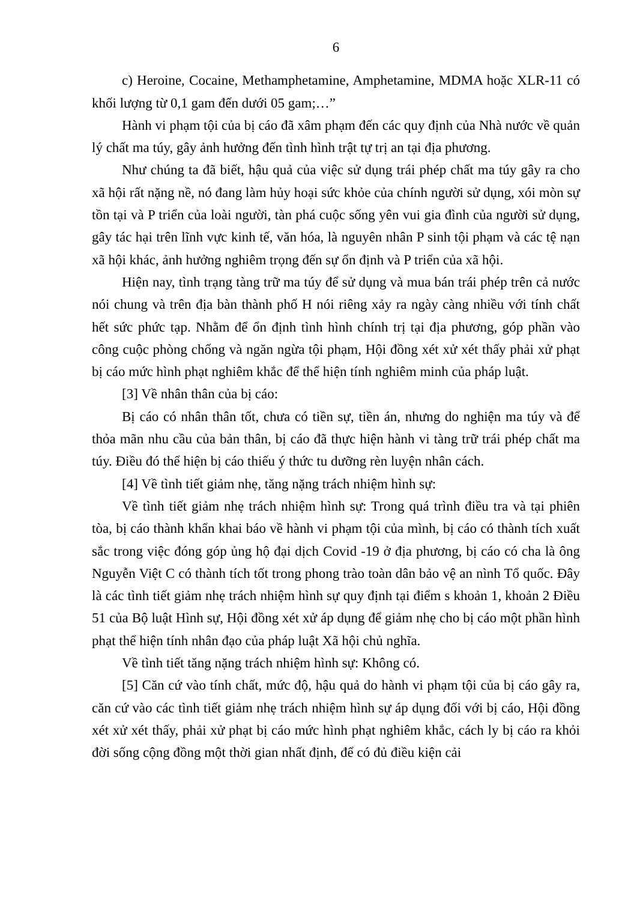6
c) Heroine, Cocaine, Methamphetamine, Amphetamine, MDMA hoặc XLR-11 có khối lượng từ 0,1 gam đến dưới 05 gam;…”
Hành vi phạm tội của bị cáo đã xâm phạm đến các quy định của Nhà nước về quản lý chất ma túy, gây ảnh hưởng đến tình hình trật tự trị an tại địa phương.
Như chúng ta đã biết, hậu quả của việc sử dụng trái phép chất ma túy gây ra cho xã hội rất nặng nề, nó đang làm hủy hoại sức khỏe của chính người sử dụng, xói mòn sự tồn tại và P triển của loài người, tàn phá cuộc sống yên vui gia đình của người sử dụng, gây tác hại trên lĩnh vực kinh tế, văn hóa, là nguyên nhân P sinh tội phạm và các tệ nạn xã hội khác, ảnh hưởng nghiêm trọng đến sự ổn định và P triển của xã hội.
Hiện nay, tình trạng tàng trữ ma túy để sử dụng và mua bán trái phép trên cả nước nói chung và trên địa bàn thành phố H nói riêng xảy ra ngày càng nhiều với tính chất hết sức phức tạp. Nhằm để ổn định tình hình chính trị tại địa phương, góp phần vào công cuộc phòng chống và ngăn ngừa tội phạm, Hội đồng xét xử xét thấy phải xử phạt bị cáo mức hình phạt nghiêm khắc để thể hiện tính nghiêm minh của pháp luật.
[3] Về nhân thân của bị cáo:
Bị cáo có nhân thân tốt, chưa có tiền sự, tiền án, nhưng do nghiện ma túy và để thỏa mãn nhu cầu của bản thân, bị cáo đã thực hiện hành vi tàng trữ trái phép chất ma túy. Điều đó thể hiện bị cáo thiếu ý thức tu dưỡng rèn luyện nhân cách.
[4] Về tình tiết giảm nhẹ, tăng nặng trách nhiệm hình sự:
Về tình tiết giảm nhẹ trách nhiệm hình sự: Trong quá trình điều tra và tại phiên tòa, bị cáo thành khẩn khai báo về hành vi phạm tội của mình, bị cáo có thành tích xuất sắc trong việc đóng góp ủng hộ đại dịch Covid -19 ở địa phương, bị cáo có cha là ông Nguyễn Việt C có thành tích tốt trong phong trào toàn dân bảo vệ an nình Tổ quốc. Đây là các tình tiết giảm nhẹ trách nhiệm hình sự quy định tại điểm s khoản 1, khoản 2 Điều 51 của Bộ luật Hình sự, Hội đồng xét xử áp dụng để giảm nhẹ cho bị cáo một phần hình phạt thể hiện tính nhân đạo của pháp luật Xã hội chủ nghĩa.
Về tình tiết tăng nặng trách nhiệm hình sự: Không có.
[5] Căn cứ vào tính chất, mức độ, hậu quả do hành vi phạm tội của bị cáo gây ra, căn cứ vào các tình tiết giảm nhẹ trách nhiệm hình sự áp dụng đối với bị cáo, Hội đồng xét xử xét thấy, phải xử phạt bị cáo mức hình phạt nghiêm khắc, cách ly bị cáo ra khỏi đời sống cộng đồng một thời gian nhất định, để có đủ điều kiện cải